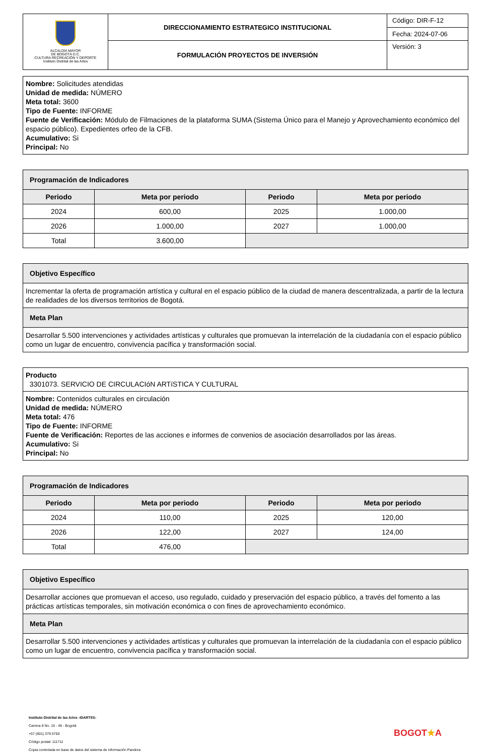| ALCALDÍA MAYOR DE BOGOTÁ D.C. CULTURA RECREACIÓN Y DEPORTE Instituto Distrital de las Artes | DIRECCIONAMIENTO ESTRATEGICO INSTITUCIONAL | Código: DIR-F-12 |
| | | Fecha: 2024-07-06 |
| | FORMULACIÓN PROYECTOS DE INVERSIÓN | Versión: 3 |
Nombre: Solicitudes atendidas
Unidad de medida: NÚMERO
Meta total: 3600
Tipo de Fuente: INFORME
Fuente de Verificación: Módulo de Filmaciones de la plataforma SUMA (Sistema Único para el Manejo y Aprovechamiento económico del espacio público). Expedientes orfeo de la CFB.
Acumulativo: Si
Principal: No
| Programación de Indicadores | | | |
| --- | --- | --- | --- |
| Periodo | Meta por periodo | Periodo | Meta por periodo |
| 2024 | 600,00 | 2025 | 1.000,00 |
| 2026 | 1.000,00 | 2027 | 1.000,00 |
| Total | 3.600,00 | | |
| Objetivo Específico |
| --- |
| Incrementar la oferta de programación artística y cultural en el espacio público de la ciudad de manera descentralizada, a partir de la lectura de realidades de los diversos territorios de Bogotá. |
| Meta Plan |
| Desarrollar 5.500 intervenciones y actividades artísticas y culturales que promuevan la interrelación de la ciudadanía con el espacio público como un lugar de encuentro, convivencia pacífica y transformación social. |
| Producto 3301073. SERVICIO DE CIRCULACIóN ARTíSTICA Y CULTURAL |
| Nombre: Contenidos culturales en circulación Unidad de medida: NÚMERO Meta total: 476 Tipo de Fuente: INFORME Fuente de Verificación: Reportes de las acciones e informes de convenios de asociación desarrollados por las áreas. Acumulativo: Si Principal: No |
| Programación de Indicadores | | | |
| --- | --- | --- | --- |
| Periodo | Meta por periodo | Periodo | Meta por periodo |
| 2024 | 110,00 | 2025 | 120,00 |
| 2026 | 122,00 | 2027 | 124,00 |
| Total | 476,00 | | |
| Objetivo Específico |
| --- |
| Desarrollar acciones que promuevan el acceso, uso regulado, cuidado y preservación del espacio público, a través del fomento a las prácticas artísticas temporales, sin motivación económica o con fines de aprovechamiento económico. |
| Meta Plan |
| Desarrollar 5.500 intervenciones y actividades artísticas y culturales que promuevan la interrelación de la ciudadanía con el espacio público como un lugar de encuentro, convivencia pacífica y transformación social. |
Instituto Distrital de las Artes -IDARTES-
Carrera 8 No. 15 - 46 - Bogotá
+57 (601) 379 5750
Código postal: 111711
Copia controlada en base de datos del sistema de información Pandora
BOGOT★A